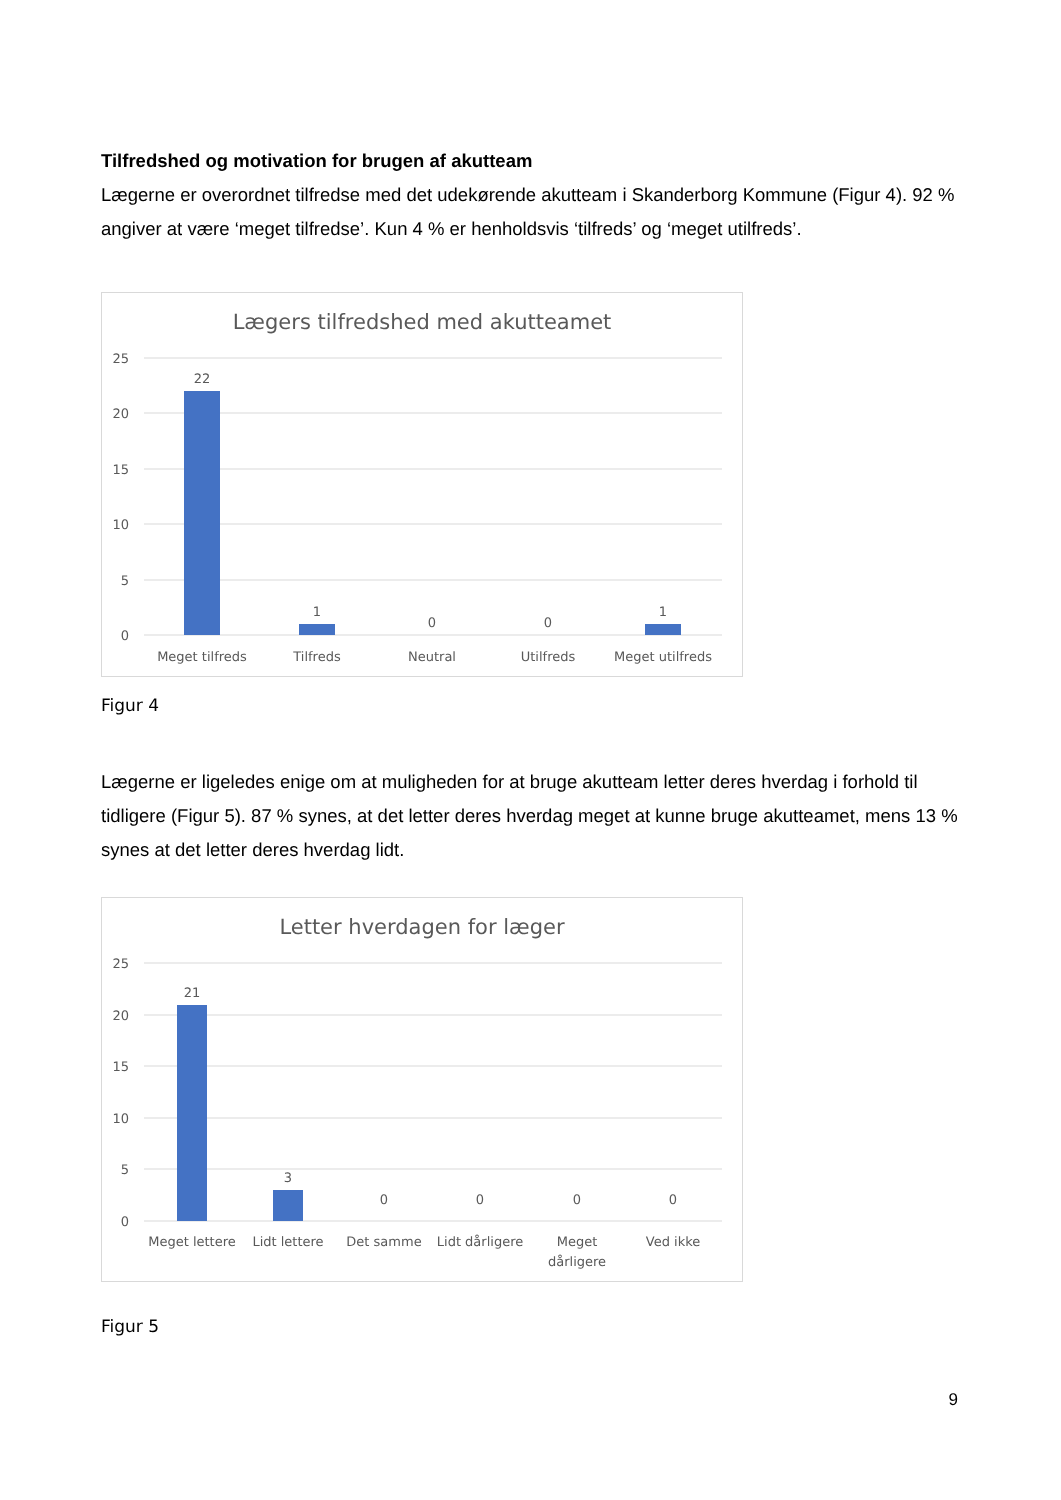Tilfredshed og motivation for brugen af akutteam
Lægerne er overordnet tilfredse med det udekørende akutteam i Skanderborg Kommune (Figur 4). 92 % angiver at være ‘meget tilfredse’. Kun 4 % er henholdsvis ‘tilfreds’ og ‘meget utilfreds’.
Lægers tilfredshed med akutteamet
25
20
15
10
5
0
22
1
0
0
1
Meget tilfreds
Tilfreds
Neutral
Utilfreds
Meget utilfreds
Figur 4
Lægerne er ligeledes enige om at muligheden for at bruge akutteam letter deres hverdag i forhold til tidligere (Figur 5). 87 % synes, at det letter deres hverdag meget at kunne bruge akutteamet, mens 13 % synes at det letter deres hverdag lidt.
Letter hverdagen for læger
25
20
15
10
5
0
21
3
0
0
0
0
Meget lettere
Lidt lettere
Det samme
Lidt dårligere
Meget
dårligere
Ved ikke
Figur 5
9